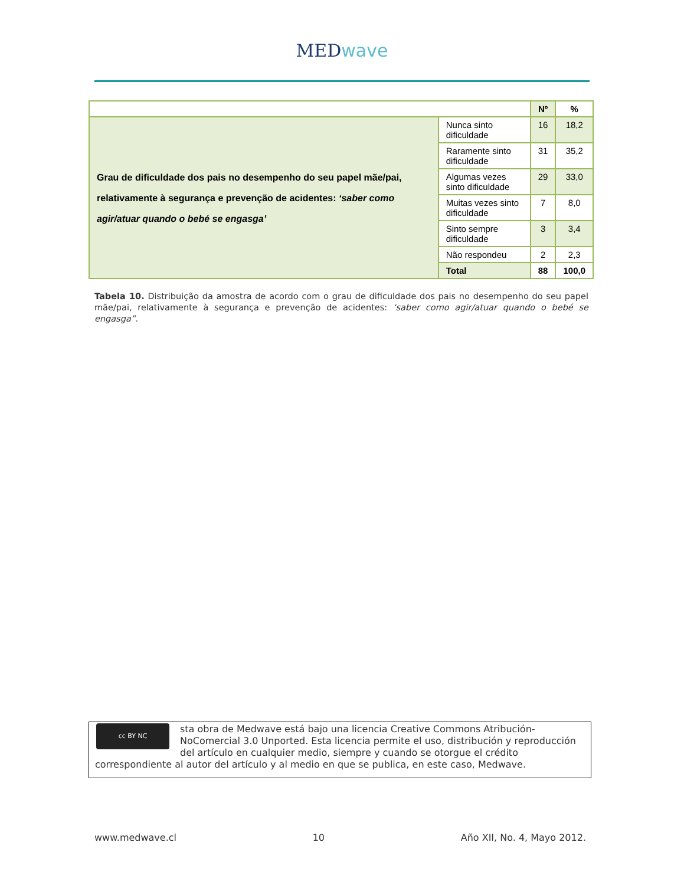MEDwave
| | | Nº | % |
| Grau de dificuldade dos pais no desempenho do seu papel mãe/pai, relativamente à segurança e prevenção de acidentes: ‘saber como agir/atuar quando o bebé se engasga’ | Nunca sinto dificuldade | 16 | 18,2 |
| | Raramente sinto dificuldade | 31 | 35,2 |
| | Algumas vezes sinto dificuldade | 29 | 33,0 |
| | Muitas vezes sinto dificuldade | 7 | 8,0 |
| | Sinto sempre dificuldade | 3 | 3,4 |
| | Não respondeu | 2 | 2,3 |
| | Total | 88 | 100,0 |
Tabela 10. Distribuição da amostra de acordo com o grau de dificuldade dos pais no desempenho do seu papel mãe/pai, relativamente à segurança e prevenção de acidentes: ‘saber como agir/atuar quando o bebé se engasga”.
cc BY NC
sta obra de Medwave está bajo una licencia Creative Commons Atribución-NoComercial 3.0 Unported. Esta licencia permite el uso, distribución y reproducción del artículo en cualquier medio, siempre y cuando se otorgue el crédito correspondiente al autor del artículo y al medio en que se publica, en este caso, Medwave.
www.medwave.cl 10 Año XII, No. 4, Mayo 2012.